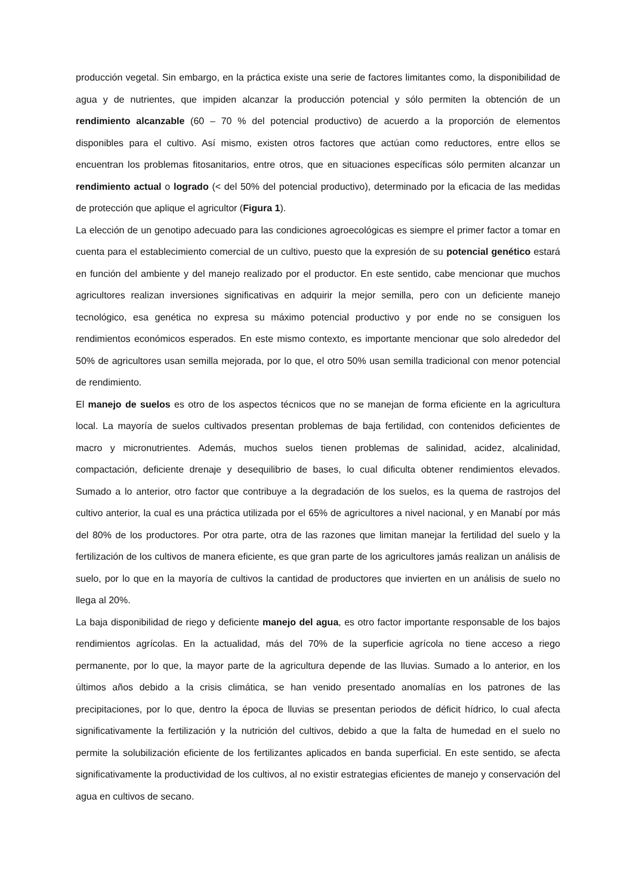producción vegetal. Sin embargo, en la práctica existe una serie de factores limitantes como, la disponibilidad de agua y de nutrientes, que impiden alcanzar la producción potencial y sólo permiten la obtención de un rendimiento alcanzable (60 – 70 % del potencial productivo) de acuerdo a la proporción de elementos disponibles para el cultivo. Así mismo, existen otros factores que actúan como reductores, entre ellos se encuentran los problemas fitosanitarios, entre otros, que en situaciones específicas sólo permiten alcanzar un rendimiento actual o logrado (< del 50% del potencial productivo), determinado por la eficacia de las medidas de protección que aplique el agricultor (Figura 1).
La elección de un genotipo adecuado para las condiciones agroecológicas es siempre el primer factor a tomar en cuenta para el establecimiento comercial de un cultivo, puesto que la expresión de su potencial genético estará en función del ambiente y del manejo realizado por el productor. En este sentido, cabe mencionar que muchos agricultores realizan inversiones significativas en adquirir la mejor semilla, pero con un deficiente manejo tecnológico, esa genética no expresa su máximo potencial productivo y por ende no se consiguen los rendimientos económicos esperados. En este mismo contexto, es importante mencionar que solo alrededor del 50% de agricultores usan semilla mejorada, por lo que, el otro 50% usan semilla tradicional con menor potencial de rendimiento.
El manejo de suelos es otro de los aspectos técnicos que no se manejan de forma eficiente en la agricultura local. La mayoría de suelos cultivados presentan problemas de baja fertilidad, con contenidos deficientes de macro y micronutrientes. Además, muchos suelos tienen problemas de salinidad, acidez, alcalinidad, compactación, deficiente drenaje y desequilibrio de bases, lo cual dificulta obtener rendimientos elevados. Sumado a lo anterior, otro factor que contribuye a la degradación de los suelos, es la quema de rastrojos del cultivo anterior, la cual es una práctica utilizada por el 65% de agricultores a nivel nacional, y en Manabí por más del 80% de los productores. Por otra parte, otra de las razones que limitan manejar la fertilidad del suelo y la fertilización de los cultivos de manera eficiente, es que gran parte de los agricultores jamás realizan un análisis de suelo, por lo que en la mayoría de cultivos la cantidad de productores que invierten en un análisis de suelo no llega al 20%.
La baja disponibilidad de riego y deficiente manejo del agua, es otro factor importante responsable de los bajos rendimientos agrícolas. En la actualidad, más del 70% de la superficie agrícola no tiene acceso a riego permanente, por lo que, la mayor parte de la agricultura depende de las lluvias. Sumado a lo anterior, en los últimos años debido a la crisis climática, se han venido presentado anomalías en los patrones de las precipitaciones, por lo que, dentro la época de lluvias se presentan periodos de déficit hídrico, lo cual afecta significativamente la fertilización y la nutrición del cultivos, debido a que la falta de humedad en el suelo no permite la solubilización eficiente de los fertilizantes aplicados en banda superficial. En este sentido, se afecta significativamente la productividad de los cultivos, al no existir estrategias eficientes de manejo y conservación del agua en cultivos de secano.